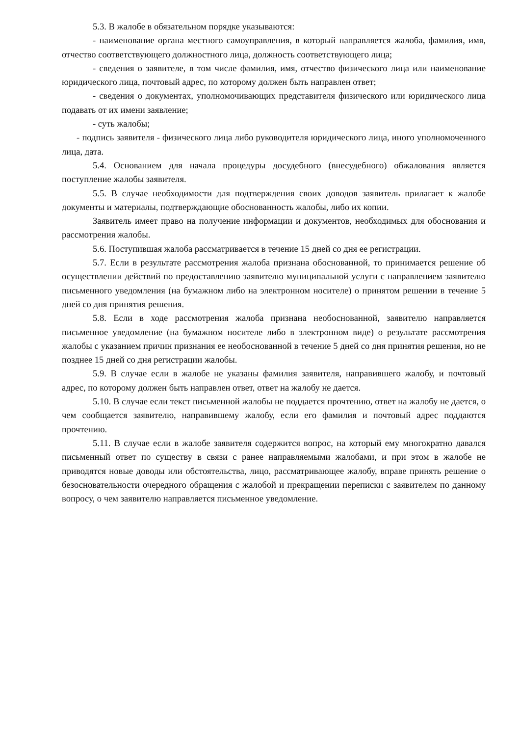5.3. В жалобе в обязательном порядке указываются:
- наименование органа местного самоуправления, в который направляется жалоба, фамилия, имя, отчество соответствующего должностного лица, должность соответствующего лица;
- сведения о заявителе, в том числе фамилия, имя, отчество физического лица или наименование юридического лица, почтовый адрес, по которому должен быть направлен ответ;
- сведения о документах, уполномочивающих представителя физического или юридического лица подавать от их имени заявление;
- суть жалобы;
- подпись заявителя - физического лица либо руководителя юридического лица, иного уполномоченного лица, дата.
5.4. Основанием для начала процедуры досудебного (внесудебного) обжалования является поступление жалобы заявителя.
5.5. В случае необходимости для подтверждения своих доводов заявитель прилагает к жалобе документы и материалы, подтверждающие обоснованность жалобы, либо их копии.
Заявитель имеет право на получение информации и документов, необходимых для обоснования и рассмотрения жалобы.
5.6. Поступившая жалоба рассматривается в течение 15 дней со дня ее регистрации.
5.7. Если в результате рассмотрения жалоба признана обоснованной, то принимается решение об осуществлении действий по предоставлению заявителю муниципальной услуги с направлением заявителю письменного уведомления (на бумажном либо на электронном носителе) о принятом решении в течение 5 дней со дня принятия решения.
5.8. Если в ходе рассмотрения жалоба признана необоснованной, заявителю направляется письменное уведомление (на бумажном носителе либо в электронном виде) о результате рассмотрения жалобы с указанием причин признания ее необоснованной в течение 5 дней со дня принятия решения, но не позднее 15 дней со дня регистрации жалобы.
5.9. В случае если в жалобе не указаны фамилия заявителя, направившего жалобу, и почтовый адрес, по которому должен быть направлен ответ, ответ на жалобу не дается.
5.10. В случае если текст письменной жалобы не поддается прочтению, ответ на жалобу не дается, о чем сообщается заявителю, направившему жалобу, если его фамилия и почтовый адрес поддаются прочтению.
5.11. В случае если в жалобе заявителя содержится вопрос, на который ему многократно давался письменный ответ по существу в связи с ранее направляемыми жалобами, и при этом в жалобе не приводятся новые доводы или обстоятельства, лицо, рассматривающее жалобу, вправе принять решение о безосновательности очередного обращения с жалобой и прекращении переписки с заявителем по данному вопросу, о чем заявителю направляется письменное уведомление.